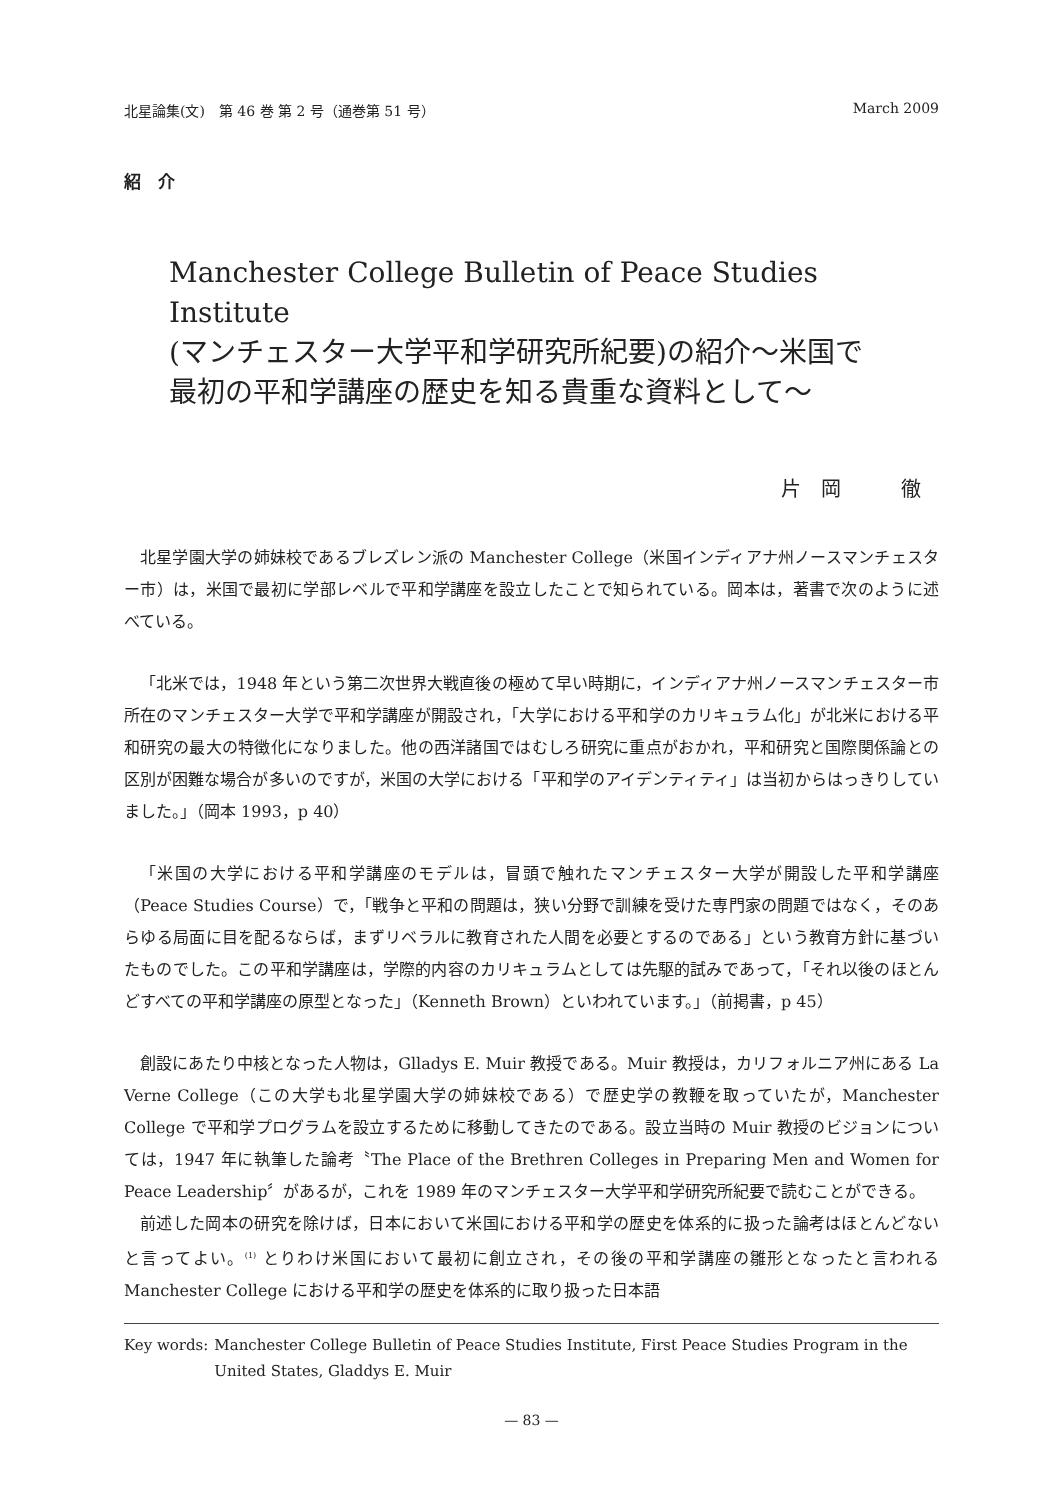北星論集(文)　第 46 巻 第 2 号（通巻第 51 号） March 2009
紹　介
Manchester College Bulletin of Peace Studies Institute
(マンチェスター大学平和学研究所紀要)の紹介～米国で
最初の平和学講座の歴史を知る貴重な資料として～
片　岡　　　徹
北星学園大学の姉妹校であるブレズレン派の Manchester College（米国インディアナ州ノースマンチェスター市）は，米国で最初に学部レベルで平和学講座を設立したことで知られている。岡本は，著書で次のように述べている。
「北米では，1948 年という第二次世界大戦直後の極めて早い時期に，インディアナ州ノースマンチェスター市所在のマンチェスター大学で平和学講座が開設され，「大学における平和学のカリキュラム化」が北米における平和研究の最大の特徴化になりました。他の西洋諸国ではむしろ研究に重点がおかれ，平和研究と国際関係論との区別が困難な場合が多いのですが，米国の大学における「平和学のアイデンティティ」は当初からはっきりしていました。」（岡本 1993，p 40）
「米国の大学における平和学講座のモデルは，冒頭で触れたマンチェスター大学が開設した平和学講座（Peace Studies Course）で，「戦争と平和の問題は，狭い分野で訓練を受けた専門家の問題ではなく，そのあらゆる局面に目を配るならば，まずリベラルに教育された人間を必要とするのである」という教育方針に基づいたものでした。この平和学講座は，学際的内容のカリキュラムとしては先駆的試みであって，「それ以後のほとんどすべての平和学講座の原型となった」（Kenneth Brown）といわれています。」（前掲書，p 45）
創設にあたり中核となった人物は，Glladys E. Muir 教授である。Muir 教授は，カリフォルニア州にある La Verne College（この大学も北星学園大学の姉妹校である）で歴史学の教鞭を取っていたが，Manchester College で平和学プログラムを設立するために移動してきたのである。設立当時の Muir 教授のビジョンについては，1947 年に執筆した論考〝The Place of the Brethren Colleges in Preparing Men and Women for Peace Leadership〞があるが，これを 1989 年のマンチェスター大学平和学研究所紀要で読むことができる。
前述した岡本の研究を除けば，日本において米国における平和学の歴史を体系的に扱った論考はほとんどないと言ってよい。<sup>(1)</sup> とりわけ米国において最初に創立され，その後の平和学講座の雛形となったと言われる Manchester College における平和学の歴史を体系的に取り扱った日本語
Key words: Manchester College Bulletin of Peace Studies Institute, First Peace Studies Program in the United States, Gladdys E. Muir
— 83 —